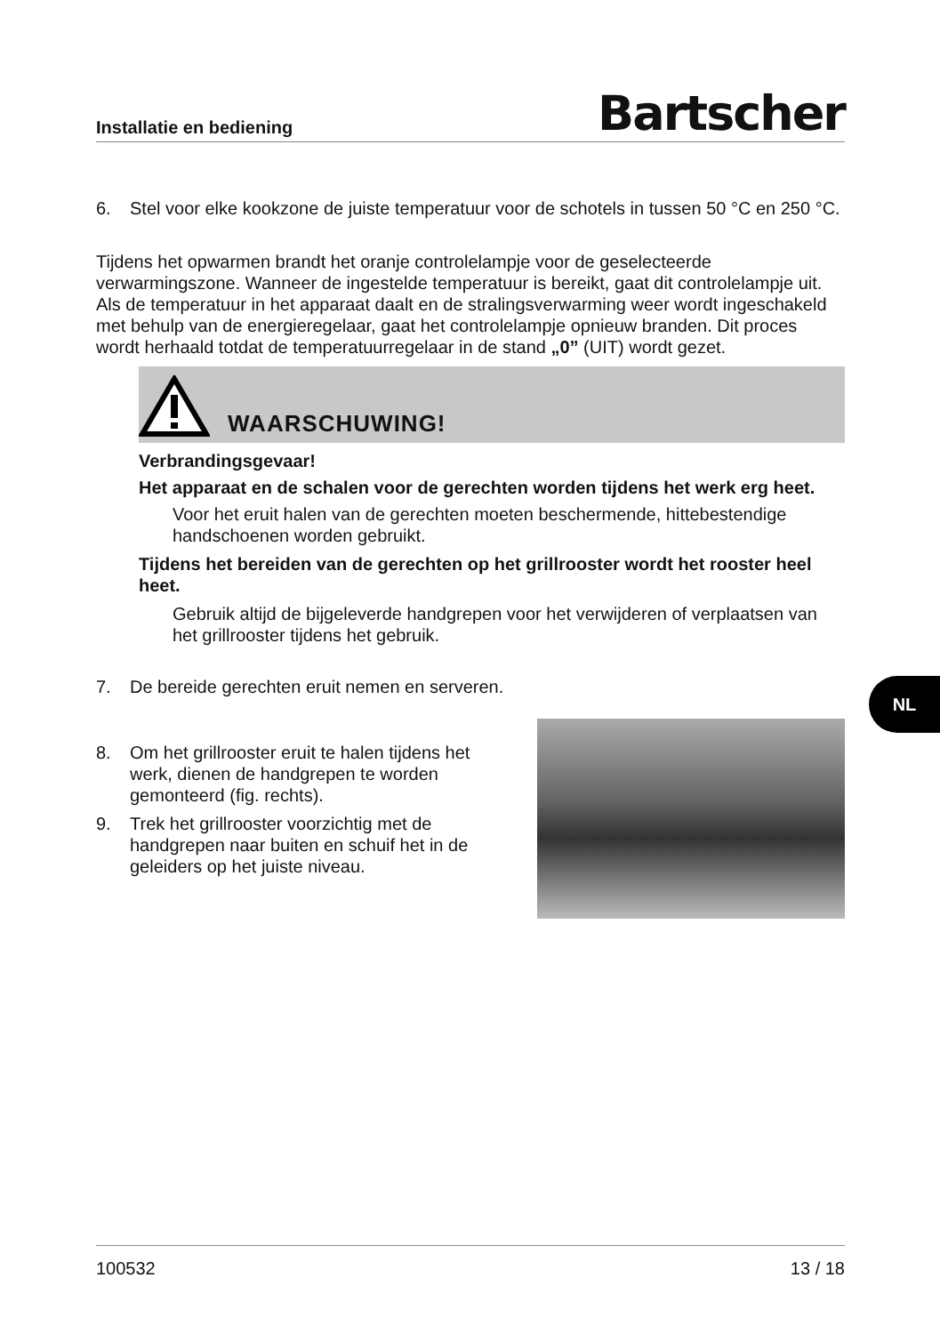Installatie en bediening Bartscher
6. Stel voor elke kookzone de juiste temperatuur voor de schotels in tussen 50 °C en 250 °C.
Tijdens het opwarmen brandt het oranje controlelampje voor de geselecteerde verwarmingszone. Wanneer de ingestelde temperatuur is bereikt, gaat dit controlelampje uit. Als de temperatuur in het apparaat daalt en de stralingsverwarming weer wordt ingeschakeld met behulp van de energieregelaar, gaat het controlelampje opnieuw branden. Dit proces wordt herhaald totdat de temperatuurregelaar in de stand „0” (UIT) wordt gezet.
WAARSCHUWING!
Verbrandingsgevaar!
Het apparaat en de schalen voor de gerechten worden tijdens het werk erg heet.
Voor het eruit halen van de gerechten moeten beschermende, hittebestendige handschoenen worden gebruikt.
Tijdens het bereiden van de gerechten op het grillrooster wordt het rooster heel heet.
Gebruik altijd de bijgeleverde handgrepen voor het verwijderen of verplaatsen van het grillrooster tijdens het gebruik.
7. De bereide gerechten eruit nemen en serveren.
8. Om het grillrooster eruit te halen tijdens het werk, dienen de handgrepen te worden gemonteerd (fig. rechts).
9. Trek het grillrooster voorzichtig met de handgrepen naar buiten en schuif het in de geleiders op het juiste niveau.
NL
100532 13 / 18